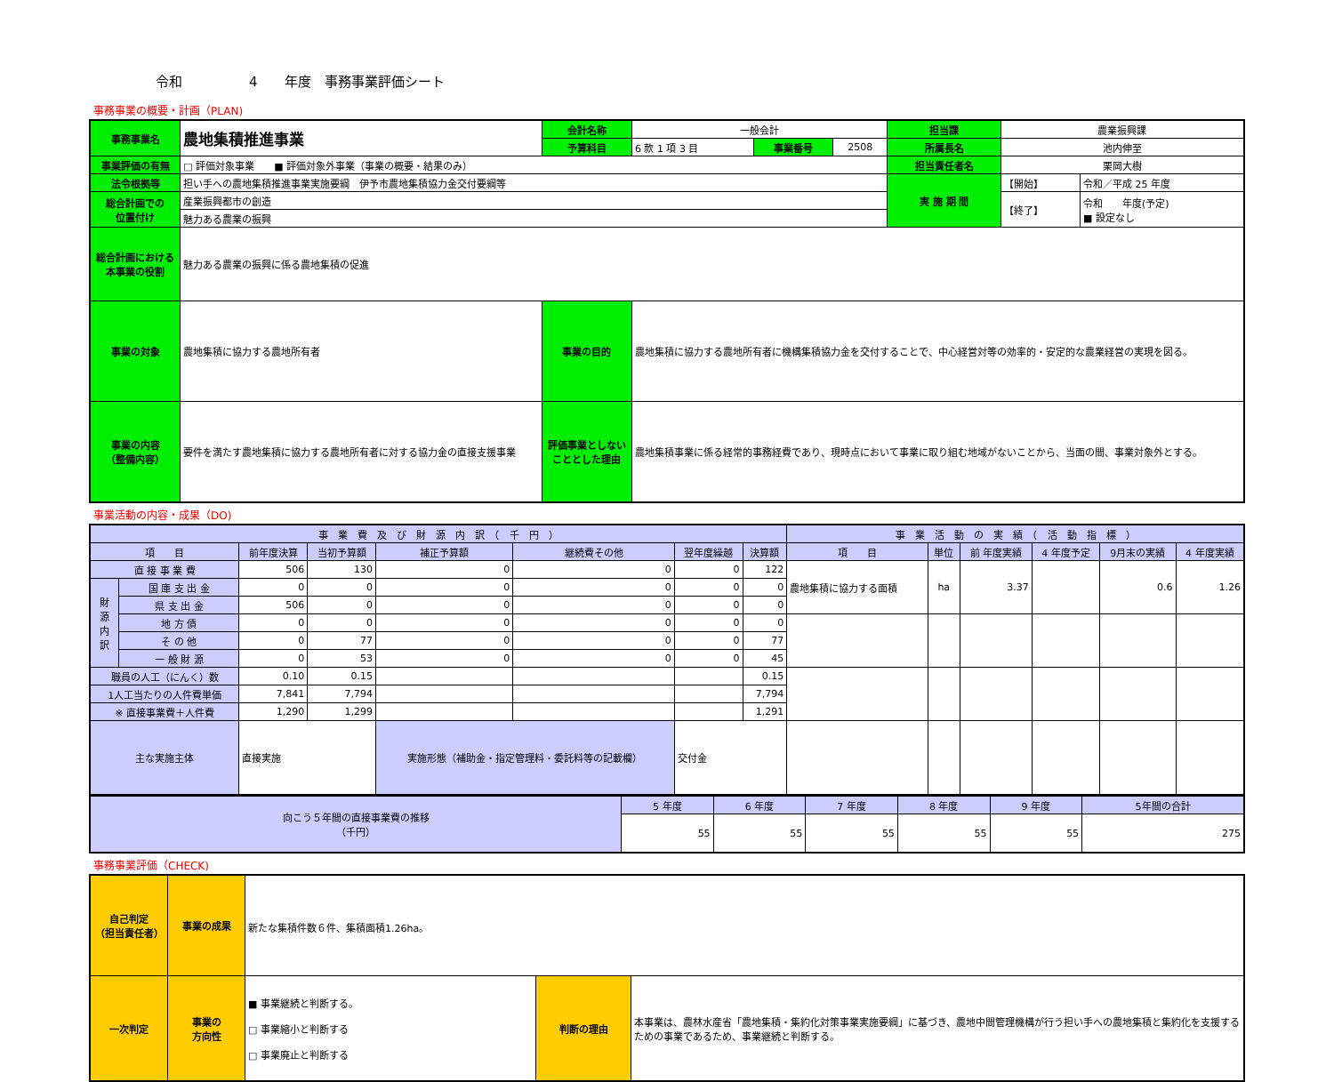令和　　　　　4　　年度　事務事業評価シート
事務事業の概要・計画（PLAN)
| 事務事業名 | 農地集積推進事業 | 会計名称 | 一般会計 | | | 担当課 | 農業振興課 | |
| | | 予算科目 | 6 款 1 項 3 目 | 事業番号 | 2508 | 所属長名 | 池内伸至 | |
| 事業評価の有無 | □ 評価対象事業 ■ 評価対象外事業（事業の概要・結果のみ） | | | | | 担当責任者名 | 栗岡大樹 | |
| 法令根拠等 | 担い手への農地集積推進事業実施要綱 伊予市農地集積協力金交付要綱等 | | | | | 実 施 期 間 | 【開始】 | 令和／平成 25 年度 |
| 総合計画での 位置付け | 産業振興都市の創造 | | | | | | 【終了】 | 令和 年度(予定) ■ 設定なし |
| | 魅力ある農業の振興 | | | | | | | |
| 総合計画における 本事業の役割 | 魅力ある農業の振興に係る農地集積の促進 | | | | | | | |
| 事業の対象 | 農地集積に協力する農地所有者 | 事業の目的 | 農地集積に協力する農地所有者に機構集積協力金を交付することで、中心経営対等の効率的・安定的な農業経営の実現を図る。 | | | | | |
| 事業の内容 （整備内容） | 要件を満たす農地集積に協力する農地所有者に対する協力金の直接支援事業 | 評価事業としない こととした理由 | 農地集積事業に係る経常的事務経費であり、現時点において事業に取り組む地域がないことから、当面の間、事業対象外とする。 | | | | | |
事業活動の内容・成果（DO)
| 事 業 費 及 び 財 源 内 訳 （ 千 円 ） | | | | | | | | 事 業 活 動 の 実 績 （ 活 動 指 標 ） | | | | | |
| --- | --- | --- | --- | --- | --- | --- | --- | --- | --- | --- | --- | --- | --- |
| 項 目 | | 前年度決算 | 当初予算額 | 補正予算額 | 継続費その他 | 翌年度繰越 | 決算額 | 項 目 | 単位 | 前 年度実績 | 4 年度予定 | 9月末の実績 | 4 年度実績 |
| 直 接 事 業 費 | | 506 | 130 | 0 | 0 | 0 | 122 | 農地集積に協力する面積 | ha | 3.37 | | 0.6 | 1.26 |
| 財 源 内 訳 | 国 庫 支 出 金 | 0 | 0 | 0 | 0 | 0 | 0 | | | | | | |
| | 県 支 出 金 | 506 | 0 | 0 | 0 | 0 | 0 | | | | | | |
| | 地 方 債 | 0 | 0 | 0 | 0 | 0 | 0 | | | | | | |
| | そ の 他 | 0 | 77 | 0 | 0 | 0 | 77 | | | | | | |
| | 一 般 財 源 | 0 | 53 | 0 | 0 | 0 | 45 | | | | | | |
| 職員の人工（にんく）数 | | 0.10 | 0.15 | | | | 0.15 | | | | | | |
| 1人工当たりの人件費単価 | | 7,841 | 7,794 | | | | 7,794 | | | | | | |
| ※ 直接事業費＋人件費 | | 1,290 | 1,299 | | | | 1,291 | | | | | | |
| 主な実施主体 | | 直接実施 | | 実施形態（補助金・指定管理料・委託料等の記載欄） | | 交付金 | | | | | | | |
| 向こう５年間の直接事業費の推移 （千円） | 5 年度 | 6 年度 | 7 年度 | 8 年度 | 9 年度 | 5年間の合計 |
| | 55 | 55 | 55 | 55 | 55 | 275 |
事務事業評価（CHECK)
| 自己判定 （担当責任者） | 事業の成果 | 新たな集積件数６件、集積面積1.26ha。 | | |
| 一次判定 | 事業の 方向性 | ■ 事業継続と判断する。 □ 事業縮小と判断する □ 事業廃止と判断する | 判断の理由 | 本事業は、農林水産省「農地集積・集約化対策事業実施要綱」に基づき、農地中間管理機構が行う担い手への農地集積と集約化を支援するための事業であるため、事業継続と判断する。 |